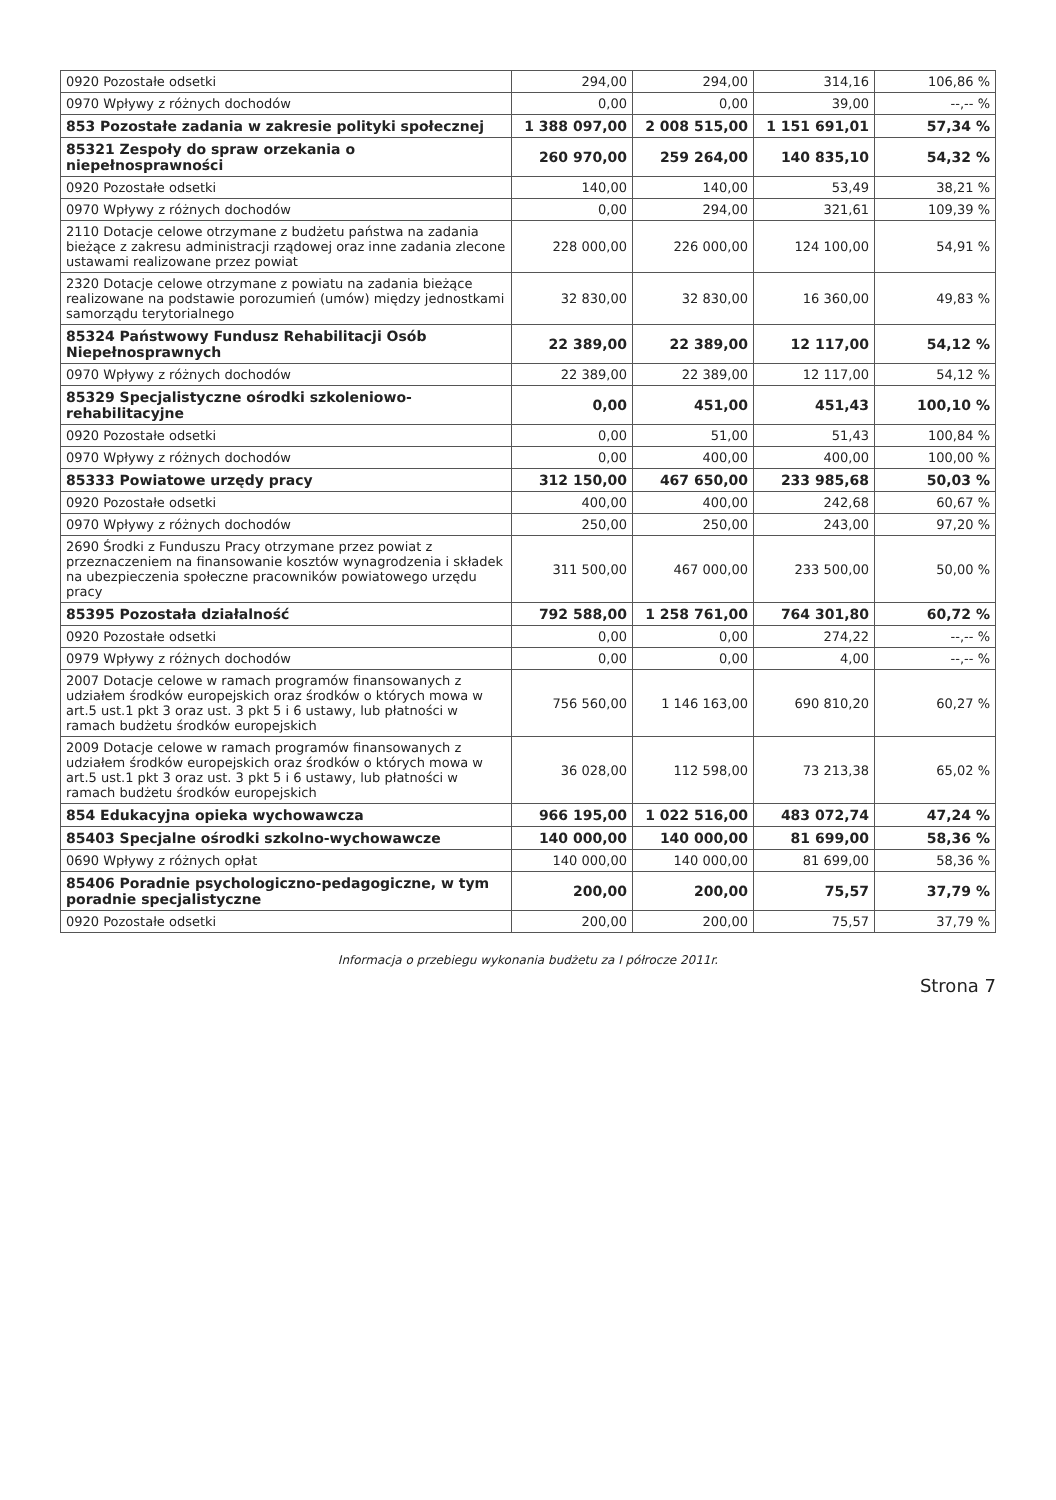| 0920 Pozostałe odsetki | 294,00 | 294,00 | 314,16 | 106,86 % |
| 0970 Wpływy z różnych dochodów | 0,00 | 0,00 | 39,00 | --,-- % |
| 853 Pozostałe zadania w zakresie polityki społecznej | 1 388 097,00 | 2 008 515,00 | 1 151 691,01 | 57,34 % |
| 85321 Zespoły do spraw orzekania o niepełnosprawności | 260 970,00 | 259 264,00 | 140 835,10 | 54,32 % |
| 0920 Pozostałe odsetki | 140,00 | 140,00 | 53,49 | 38,21 % |
| 0970 Wpływy z różnych dochodów | 0,00 | 294,00 | 321,61 | 109,39 % |
| 2110 Dotacje celowe otrzymane z budżetu państwa na zadania bieżące z zakresu administracji rządowej oraz inne zadania zlecone ustawami realizowane przez powiat | 228 000,00 | 226 000,00 | 124 100,00 | 54,91 % |
| 2320 Dotacje celowe otrzymane z powiatu na zadania bieżące realizowane na podstawie porozumień (umów) między jednostkami samorządu terytorialnego | 32 830,00 | 32 830,00 | 16 360,00 | 49,83 % |
| 85324 Państwowy Fundusz Rehabilitacji Osób Niepełnosprawnych | 22 389,00 | 22 389,00 | 12 117,00 | 54,12 % |
| 0970 Wpływy z różnych dochodów | 22 389,00 | 22 389,00 | 12 117,00 | 54,12 % |
| 85329 Specjalistyczne ośrodki szkoleniowo-rehabilitacyjne | 0,00 | 451,00 | 451,43 | 100,10 % |
| 0920 Pozostałe odsetki | 0,00 | 51,00 | 51,43 | 100,84 % |
| 0970 Wpływy z różnych dochodów | 0,00 | 400,00 | 400,00 | 100,00 % |
| 85333 Powiatowe urzędy pracy | 312 150,00 | 467 650,00 | 233 985,68 | 50,03 % |
| 0920 Pozostałe odsetki | 400,00 | 400,00 | 242,68 | 60,67 % |
| 0970 Wpływy z różnych dochodów | 250,00 | 250,00 | 243,00 | 97,20 % |
| 2690 Środki z Funduszu Pracy otrzymane przez powiat z przeznaczeniem na finansowanie kosztów wynagrodzenia i składek na ubezpieczenia społeczne pracowników powiatowego urzędu pracy | 311 500,00 | 467 000,00 | 233 500,00 | 50,00 % |
| 85395 Pozostała działalność | 792 588,00 | 1 258 761,00 | 764 301,80 | 60,72 % |
| 0920 Pozostałe odsetki | 0,00 | 0,00 | 274,22 | --,-- % |
| 0979 Wpływy z różnych dochodów | 0,00 | 0,00 | 4,00 | --,-- % |
| 2007 Dotacje celowe w ramach programów finansowanych z udziałem środków europejskich oraz środków o których mowa w art.5 ust.1 pkt 3 oraz ust. 3 pkt 5 i 6 ustawy, lub płatności w ramach budżetu środków europejskich | 756 560,00 | 1 146 163,00 | 690 810,20 | 60,27 % |
| 2009 Dotacje celowe w ramach programów finansowanych z udziałem środków europejskich oraz środków o których mowa w art.5 ust.1 pkt 3 oraz ust. 3 pkt 5 i 6 ustawy, lub płatności w ramach budżetu środków europejskich | 36 028,00 | 112 598,00 | 73 213,38 | 65,02 % |
| 854 Edukacyjna opieka wychowawcza | 966 195,00 | 1 022 516,00 | 483 072,74 | 47,24 % |
| 85403 Specjalne ośrodki szkolno-wychowawcze | 140 000,00 | 140 000,00 | 81 699,00 | 58,36 % |
| 0690 Wpływy z różnych opłat | 140 000,00 | 140 000,00 | 81 699,00 | 58,36 % |
| 85406 Poradnie psychologiczno-pedagogiczne, w tym poradnie specjalistyczne | 200,00 | 200,00 | 75,57 | 37,79 % |
| 0920 Pozostałe odsetki | 200,00 | 200,00 | 75,57 | 37,79 % |
Informacja o przebiegu wykonania budżetu za I półrocze 2011r.
Strona 7